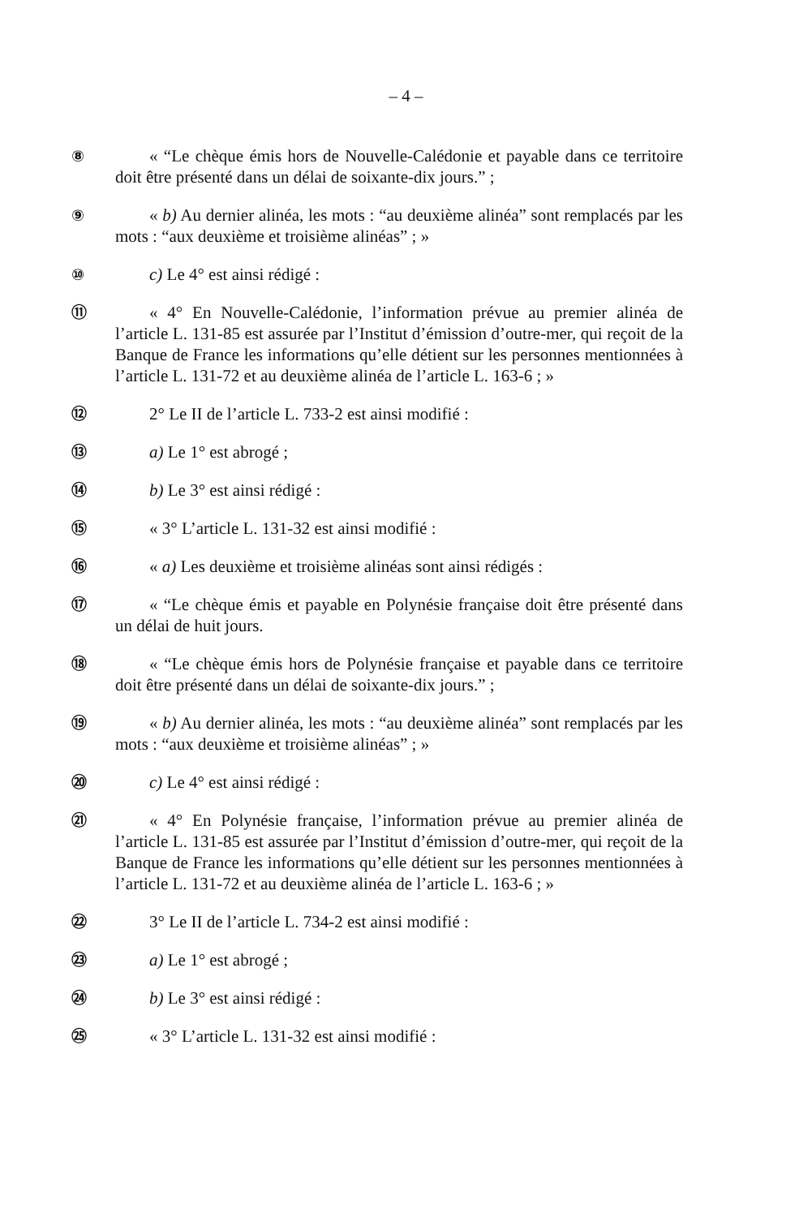– 4 –
⑧ « “Le chèque émis hors de Nouvelle-Calédonie et payable dans ce territoire doit être présenté dans un délai de soixante-dix jours.” ;
⑨ « b) Au dernier alinéa, les mots : “au deuxième alinéa” sont remplacés par les mots : “aux deuxième et troisième alinéas” ; »
⑩ c) Le 4° est ainsi rédigé :
⑪ « 4° En Nouvelle-Calédonie, l’information prévue au premier alinéa de l’article L. 131-85 est assurée par l’Institut d’émission d’outre-mer, qui reçoit de la Banque de France les informations qu’elle détient sur les personnes mentionnées à l’article L. 131-72 et au deuxième alinéa de l’article L. 163-6 ; »
⑫ 2° Le II de l’article L. 733-2 est ainsi modifié :
⑬ a) Le 1° est abrogé ;
⑭ b) Le 3° est ainsi rédigé :
⑮ « 3° L’article L. 131-32 est ainsi modifié :
⑯ « a) Les deuxième et troisième alinéas sont ainsi rédigés :
⑰ « “Le chèque émis et payable en Polynésie française doit être présenté dans un délai de huit jours.
⑱ « “Le chèque émis hors de Polynésie française et payable dans ce territoire doit être présenté dans un délai de soixante-dix jours.” ;
⑲ « b) Au dernier alinéa, les mots : “au deuxième alinéa” sont remplacés par les mots : “aux deuxième et troisième alinéas” ; »
⑳ c) Le 4° est ainsi rédigé :
㉑ « 4° En Polynésie française, l’information prévue au premier alinéa de l’article L. 131-85 est assurée par l’Institut d’émission d’outre-mer, qui reçoit de la Banque de France les informations qu’elle détient sur les personnes mentionnées à l’article L. 131-72 et au deuxième alinéa de l’article L. 163-6 ; »
㉒ 3° Le II de l’article L. 734-2 est ainsi modifié :
㉓ a) Le 1° est abrogé ;
㉔ b) Le 3° est ainsi rédigé :
㉕ « 3° L’article L. 131-32 est ainsi modifié :